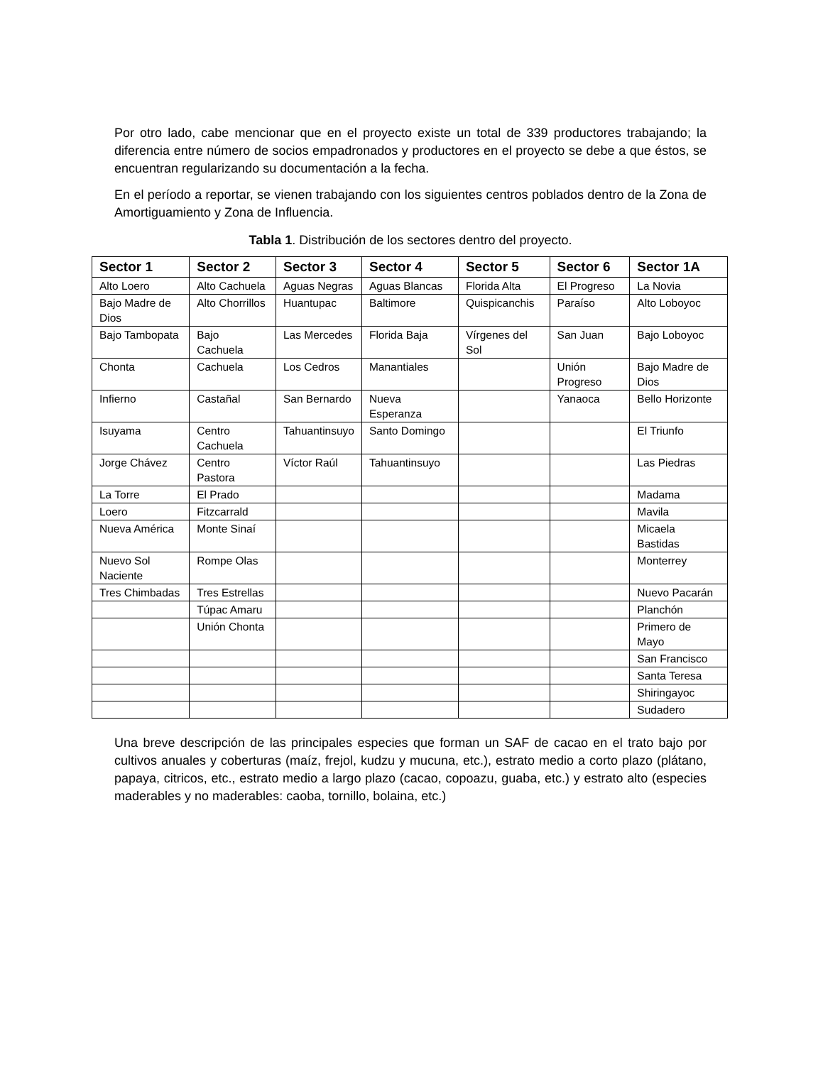Por otro lado, cabe mencionar que en el proyecto existe un total de 339 productores trabajando; la diferencia entre número de socios empadronados y productores en el proyecto se debe a que éstos, se encuentran regularizando su documentación a la fecha.
En el período a reportar, se vienen trabajando con los siguientes centros poblados dentro de la Zona de Amortiguamiento y Zona de Influencia.
Tabla 1. Distribución de los sectores dentro del proyecto.
| Sector 1 | Sector 2 | Sector 3 | Sector 4 | Sector 5 | Sector 6 | Sector 1A |
| --- | --- | --- | --- | --- | --- | --- |
| Alto Loero | Alto Cachuela | Aguas Negras | Aguas Blancas | Florida Alta | El Progreso | La Novia |
| Bajo Madre de Dios | Alto Chorrillos | Huantupac | Baltimore | Quispicanchis | Paraíso | Alto Loboyoc |
| Bajo Tambopata | Bajo Cachuela | Las Mercedes | Florida Baja | Vírgenes del Sol | San Juan | Bajo Loboyoc |
| Chonta | Cachuela | Los Cedros | Manantiales | | Unión Progreso | Bajo Madre de Dios |
| Infierno | Castañal | San Bernardo | Nueva Esperanza | | Yanaoca | Bello Horizonte |
| Isuyama | Centro Cachuela | Tahuantinsuyo | Santo Domingo | | | El Triunfo |
| Jorge Chávez | Centro Pastora | Víctor Raúl | Tahuantinsuyo | | | Las Piedras |
| La Torre | El Prado | | | | | Madama |
| Loero | Fitzcarrald | | | | | Mavila |
| Nueva América | Monte Sinaí | | | | | Micaela Bastidas |
| Nuevo Sol Naciente | Rompe Olas | | | | | Monterrey |
| Tres Chimbadas | Tres Estrellas | | | | | Nuevo Pacarán |
| | Túpac Amaru | | | | | Planchón |
| | Unión Chonta | | | | | Primero de Mayo |
| | | | | | | San Francisco |
| | | | | | | Santa Teresa |
| | | | | | | Shiringayoc |
| | | | | | | Sudadero |
Una breve descripción de las principales especies que forman un SAF de cacao en el trato bajo por cultivos anuales y coberturas (maíz, frejol, kudzu y mucuna, etc.), estrato medio a corto plazo (plátano, papaya, citricos, etc., estrato medio a largo plazo (cacao, copoazu, guaba, etc.) y estrato alto (especies maderables y no maderables: caoba, tornillo, bolaina, etc.)